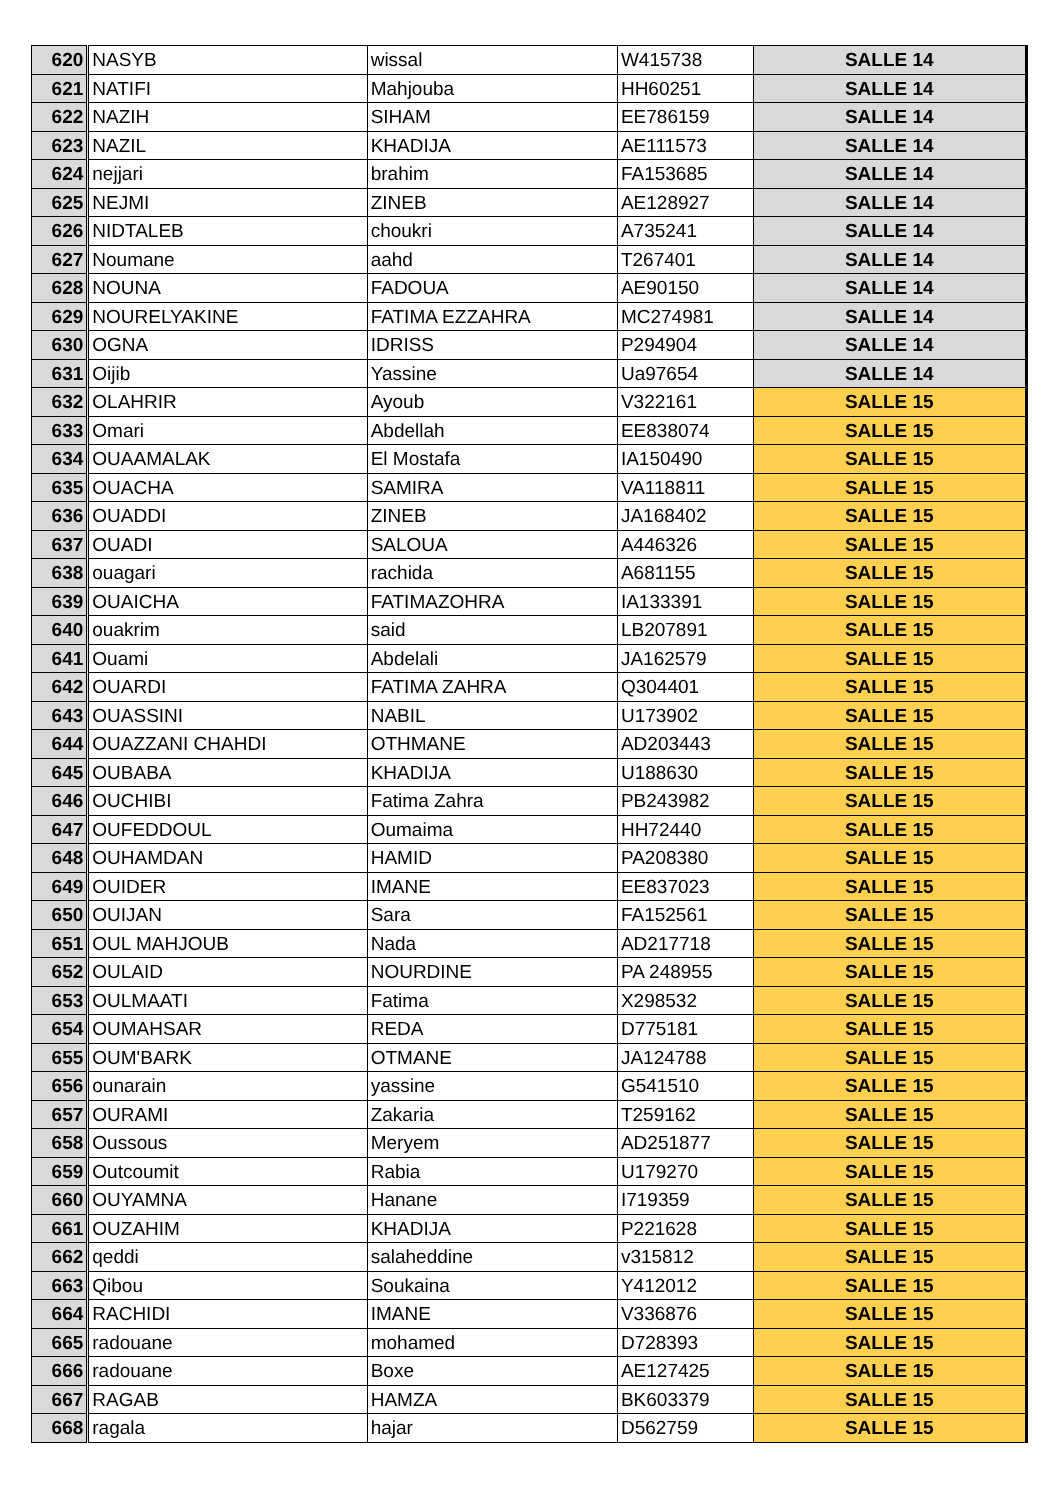| 620 | NASYB | wissal | W415738 | SALLE 14 |
| 621 | NATIFI | Mahjouba | HH60251 | SALLE 14 |
| 622 | NAZIH | SIHAM | EE786159 | SALLE 14 |
| 623 | NAZIL | KHADIJA | AE111573 | SALLE 14 |
| 624 | nejjari | brahim | FA153685 | SALLE 14 |
| 625 | NEJMI | ZINEB | AE128927 | SALLE 14 |
| 626 | NIDTALEB | choukri | A735241 | SALLE 14 |
| 627 | Noumane | aahd | T267401 | SALLE 14 |
| 628 | NOUNA | FADOUA | AE90150 | SALLE 14 |
| 629 | NOURELYAKINE | FATIMA EZZAHRA | MC274981 | SALLE 14 |
| 630 | OGNA | IDRISS | P294904 | SALLE 14 |
| 631 | Oijib | Yassine | Ua97654 | SALLE 14 |
| 632 | OLAHRIR | Ayoub | V322161 | SALLE 15 |
| 633 | Omari | Abdellah | EE838074 | SALLE 15 |
| 634 | OUAAMALAK | El Mostafa | IA150490 | SALLE 15 |
| 635 | OUACHA | SAMIRA | VA118811 | SALLE 15 |
| 636 | OUADDI | ZINEB | JA168402 | SALLE 15 |
| 637 | OUADI | SALOUA | A446326 | SALLE 15 |
| 638 | ouagari | rachida | A681155 | SALLE 15 |
| 639 | OUAICHA | FATIMAZOHRA | IA133391 | SALLE 15 |
| 640 | ouakrim | said | LB207891 | SALLE 15 |
| 641 | Ouami | Abdelali | JA162579 | SALLE 15 |
| 642 | OUARDI | FATIMA ZAHRA | Q304401 | SALLE 15 |
| 643 | OUASSINI | NABIL | U173902 | SALLE 15 |
| 644 | OUAZZANI CHAHDI | OTHMANE | AD203443 | SALLE 15 |
| 645 | OUBABA | KHADIJA | U188630 | SALLE 15 |
| 646 | OUCHIBI | Fatima Zahra | PB243982 | SALLE 15 |
| 647 | OUFEDDOUL | Oumaima | HH72440 | SALLE 15 |
| 648 | OUHAMDAN | HAMID | PA208380 | SALLE 15 |
| 649 | OUIDER | IMANE | EE837023 | SALLE 15 |
| 650 | OUIJAN | Sara | FA152561 | SALLE 15 |
| 651 | OUL MAHJOUB | Nada | AD217718 | SALLE 15 |
| 652 | OULAID | NOURDINE | PA 248955 | SALLE 15 |
| 653 | OULMAATI | Fatima | X298532 | SALLE 15 |
| 654 | OUMAHSAR | REDA | D775181 | SALLE 15 |
| 655 | OUM'BARK | OTMANE | JA124788 | SALLE 15 |
| 656 | ounarain | yassine | G541510 | SALLE 15 |
| 657 | OURAMI | Zakaria | T259162 | SALLE 15 |
| 658 | Oussous | Meryem | AD251877 | SALLE 15 |
| 659 | Outcoumit | Rabia | U179270 | SALLE 15 |
| 660 | OUYAMNA | Hanane | I719359 | SALLE 15 |
| 661 | OUZAHIM | KHADIJA | P221628 | SALLE 15 |
| 662 | qeddi | salaheddine | v315812 | SALLE 15 |
| 663 | Qibou | Soukaina | Y412012 | SALLE 15 |
| 664 | RACHIDI | IMANE | V336876 | SALLE 15 |
| 665 | radouane | mohamed | D728393 | SALLE 15 |
| 666 | radouane | Boxe | AE127425 | SALLE 15 |
| 667 | RAGAB | HAMZA | BK603379 | SALLE 15 |
| 668 | ragala | hajar | D562759 | SALLE 15 |